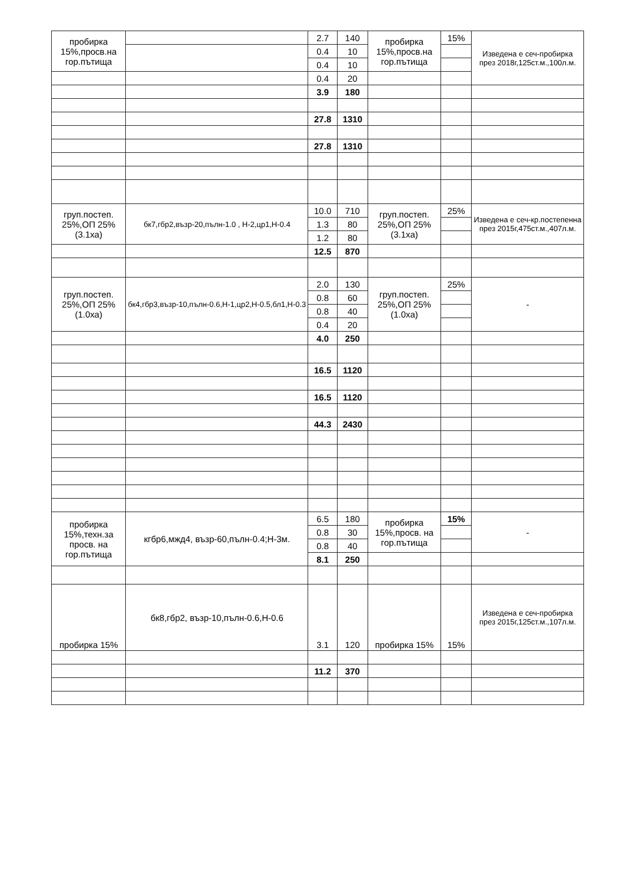| пробирка 15%,просв.на гор.пътища | | 2.7 | 140 | пробирка 15%,просв.на гор.пътища | 15% | Изведена е сеч-пробирка през 2018г,125ст.м.,100л.м. |
| | | 0.4 | 10 | | | |
| | | 0.4 | 10 | | | |
| | | 0.4 | 20 | | | |
| | | 3.9 | 180 | | | |
| | | 27.8 | 1310 | | | |
| | | 27.8 | 1310 | | | |
| груп.постеп. 25%,ОП 25%(3.1ха) | бк7,гбр2,възр-20,пълн-1.0 , Н-2,цр1,Н-0.4 | 10.0 | 710 | груп.постеп. 25%,ОП 25%(3.1ха) | 25% | Изведена е сеч-кр.постепенна през 2015г,475ст.м.,407л.м. |
| | | 1.3 | 80 | | | |
| | | 1.2 | 80 | | | |
| | | 12.5 | 870 | | | |
| груп.постеп. 25%,ОП 25%(1.0ха) | бк4,гбр3,възр-10,пълн-0.6,Н-1,цр2,Н-0.5,бл1,Н-0.3 | 2.0 | 130 | груп.постеп. 25%,ОП 25%(1.0ха) | 25% | - |
| | | 0.8 | 60 | | | |
| | | 0.8 | 40 | | | |
| | | 0.4 | 20 | | | |
| | | 4.0 | 250 | | | |
| | | 16.5 | 1120 | | | |
| | | 16.5 | 1120 | | | |
| | | 44.3 | 2430 | | | |
| пробирка 15%,техн.за просв. на гор.пътища | кгбр6,мжд4, възр-60,пълн-0.4;Н-3м. | 6.5 | 180 | пробирка 15%,просв. на гор.пътища | 15% | - |
| | | 0.8 | 30 | | | |
| | | 0.8 | 40 | | | |
| | | 8.1 | 250 | | | |
| пробирка 15% | бк8,гбр2, възр-10,пълн-0.6,Н-0.6 | 3.1 | 120 | пробирка 15% | 15% | Изведена е сеч-пробирка през 2015г,125ст.м.,107л.м. |
| | | 11.2 | 370 | | | |